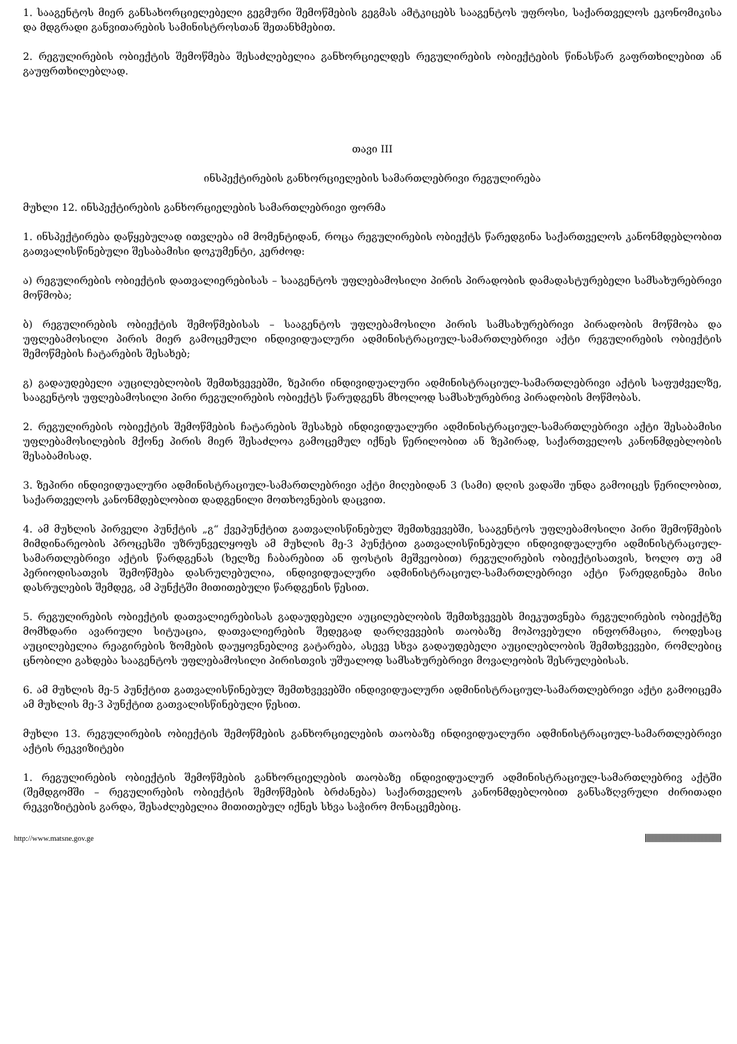1. სააგენტოს მიერ განსახორციელებელი გეგმური შემოწმების გეგმას ამტკიცებს სააგენტოს უფროსი, საქართველოს ეკონომიკისა და მდგრადი განვითარების სამინისტროსთან შეთანხმებით.
2. რეგულირების ობიექტის შემოწმება შესაძლებელია განხორციელდეს რეგულირების ობიექტების წინასწარ გაფრთხილებით ან გაუფრთხილებლად.
თავი III
ინსპექტირების განხორციელების სამართლებრივი რეგულირება
მუხლი 12. ინსპექტირების განხორციელების სამართლებრივი ფორმა
1. ინსპექტირება დაწყებულად ითვლება იმ მომენტიდან, როცა რეგულირების ობიექტს წარედგინა საქართველოს კანონმდებლობით გათვალისწინებული შესაბამისი დოკუმენტი, კერძოდ:
ა) რეგულირების ობიექტის დათვალიერებისას – სააგენტოს უფლებამოსილი პირის პირადობის დამადასტურებელი სამსახურებრივი მოწმობა;
ბ) რეგულირების ობიექტის შემოწმებისას – სააგენტოს უფლებამოსილი პირის სამსახურებრივი პირადობის მოწმობა და უფლებამოსილი პირის მიერ გამოცემული ინდივიდუალური ადმინისტრაციულ-სამართლებრივი აქტი რეგულირების ობიექტის შემოწმების ჩატარების შესახებ;
გ) გადაუდებელი აუცილებლობის შემთხვევებში, ზეპირი ინდივიდუალური ადმინისტრაციულ-სამართლებრივი აქტის საფუძველზე, სააგენტოს უფლებამოსილი პირი რეგულირების ობიექტს წარუდგენს მხოლოდ სამსახურებრივ პირადობის მოწმობას.
2. რეგულირების ობიექტის შემოწმების ჩატარების შესახებ ინდივიდუალური ადმინისტრაციულ-სამართლებრივი აქტი შესაბამისი უფლებამოსილების მქონე პირის მიერ შესაძლოა გამოცემულ იქნეს წერილობით ან ზეპირად, საქართველოს კანონმდებლობის შესაბამისად.
3. ზეპირი ინდივიდუალური ადმინისტრაციულ-სამართლებრივი აქტი მიღებიდან 3 (სამი) დღის ვადაში უნდა გამოიცეს წერილობით, საქართველოს კანონმდებლობით დადგენილი მოთხოვნების დაცვით.
4. ამ მუხლის პირველი პუნქტის „გ“ ქვეპუნქტით გათვალისწინებულ შემთხვევებში, სააგენტოს უფლებამოსილი პირი შემოწმების მიმდინარეობის პროცესში უზრუნველყოფს ამ მუხლის მე-3 პუნქტით გათვალისწინებული ინდივიდუალური ადმინისტრაციულ-სამართლებრივი აქტის წარდგენას (ხელზე ჩაბარებით ან ფოსტის მეშვეობით) რეგულირების ობიექტისათვის, ხოლო თუ ამ პერიოდისათვის შემოწმება დასრულებულია, ინდივიდუალური ადმინისტრაციულ-სამართლებრივი აქტი წარედგინება მისი დასრულების შემდეგ, ამ პუნქტში მითითებული წარდგენის წესით.
5. რეგულირების ობიექტის დათვალიერებისას გადაუდებელი აუცილებლობის შემთხვევებს მიეკუთვნება რეგულირების ობიექტზე მომხდარი ავარიული სიტუაცია, დათვალიერების შედეგად დარღვევების თაობაზე მოპოვებული ინფორმაცია, როდესაც აუცილებელია რეაგირების ზომების დაუყოვნებლივ გატარება, ასევე სხვა გადაუდებელი აუცილებლობის შემთხვევები, რომლებიც ცნობილი გახდება სააგენტოს უფლებამოსილი პირისთვის უშუალოდ სამსახურებრივი მოვალეობის შესრულებისას.
6. ამ მუხლის მე-5 პუნქტით გათვალისწინებულ შემთხვევებში ინდივიდუალური ადმინისტრაციულ-სამართლებრივი აქტი გამოიცემა ამ მუხლის მე-3 პუნქტით გათვალისწინებული წესით.
მუხლი 13. რეგულირების ობიექტის შემოწმების განხორციელების თაობაზე ინდივიდუალური ადმინისტრაციულ-სამართლებრივი აქტის რეკვიზიტები
1. რეგულირების ობიექტის შემოწმების განხორციელების თაობაზე ინდივიდუალურ ადმინისტრაციულ-სამართლებრივ აქტში (შემდგომში – რეგულირების ობიექტის შემოწმების ბრძანება) საქართველოს კანონმდებლობით განსაზღვრული ძირითადი რეკვიზიტების გარდა, შესაძლებელია მითითებულ იქნეს სხვა საჭირო მონაცემებიც.
http://www.matsne.gov.ge